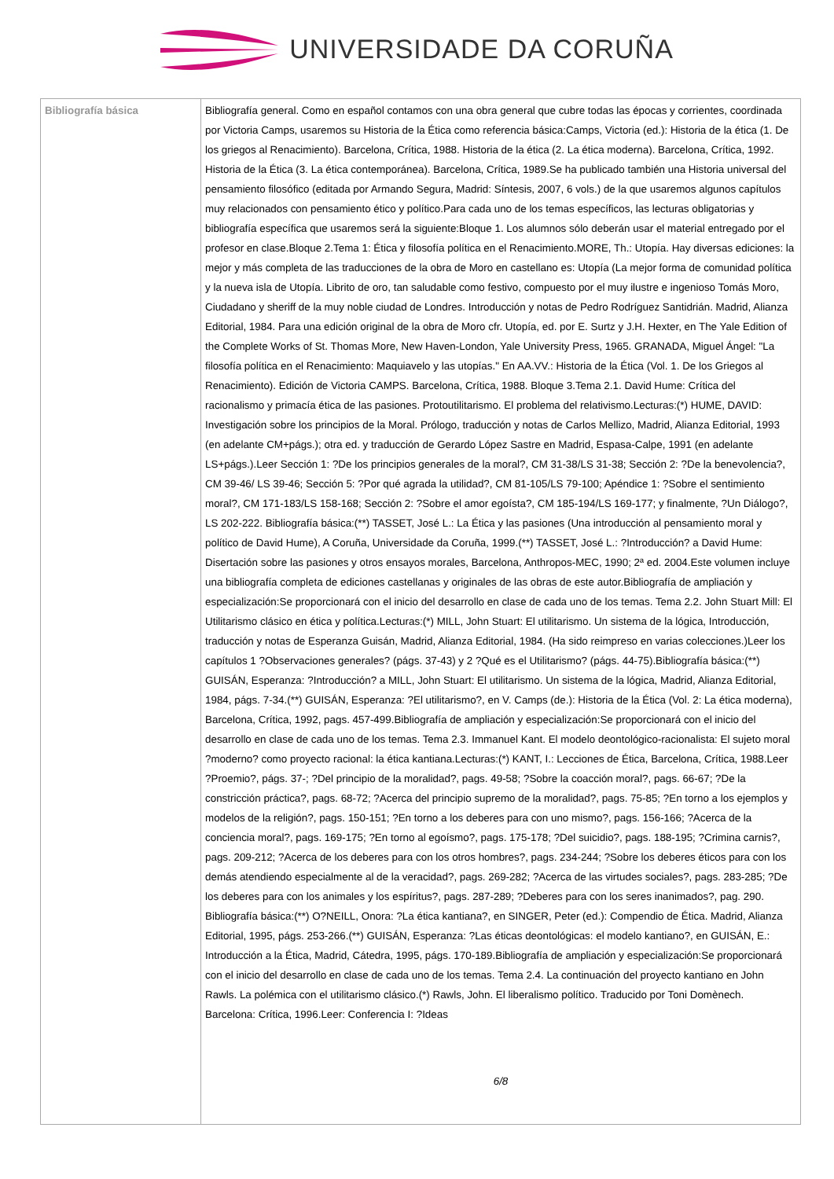UNIVERSIDADE DA CORUÑA
| Bibliografía básica | Bibliografía general. Como en español contamos con una obra general que cubre todas las épocas y corrientes, coordinada por Victoria Camps, usaremos su Historia de la Ética como referencia básica:Camps, Victoria (ed.): Historia de la ética (1. De los griegos al Renacimiento). Barcelona, Crítica, 1988. Historia de la ética (2. La ética moderna). Barcelona, Crítica, 1992. Historia de la Ética (3. La ética contemporánea). Barcelona, Crítica, 1989.Se ha publicado también una Historia universal del pensamiento filosófico (editada por Armando Segura, Madrid: Síntesis, 2007, 6 vols.) de la que usaremos algunos capítulos muy relacionados con pensamiento ético y político.Para cada uno de los temas específicos, las lecturas obligatorias y bibliografía específica que usaremos será la siguiente:Bloque 1. Los alumnos sólo deberán usar el material entregado por el profesor en clase.Bloque 2.Tema 1: Ética y filosofía política en el Renacimiento.MORE, Th.: Utopía. Hay diversas ediciones: la mejor y más completa de las traducciones de la obra de Moro en castellano es: Utopía (La mejor forma de comunidad política y la nueva isla de Utopía. Librito de oro, tan saludable como festivo, compuesto por el muy ilustre e ingenioso Tomás Moro, Ciudadano y sheriff de la muy noble ciudad de Londres. Introducción y notas de Pedro Rodríguez Santidrián. Madrid, Alianza Editorial, 1984. Para una edición original de la obra de Moro cfr. Utopía, ed. por E. Surtz y J.H. Hexter, en The Yale Edition of the Complete Works of St. Thomas More, New Haven-London, Yale University Press, 1965. GRANADA, Miguel Ángel: "La filosofía política en el Renacimiento: Maquiavelo y las utopías." En AA.VV.: Historia de la Ética (Vol. 1. De los Griegos al Renacimiento). Edición de Victoria CAMPS. Barcelona, Crítica, 1988. Bloque 3.Tema 2.1. David Hume: Crítica del racionalismo y primacía ética de las pasiones. Protoutilitarismo. El problema del relativismo.Lecturas:(*) HUME, DAVID: Investigación sobre los principios de la Moral. Prólogo, traducción y notas de Carlos Mellizo, Madrid, Alianza Editorial, 1993 (en adelante CM+págs.); otra ed. y traducción de Gerardo López Sastre en Madrid, Espasa-Calpe, 1991 (en adelante LS+págs.).Leer Sección 1: ?De los principios generales de la moral?, CM 31-38/LS 31-38; Sección 2: ?De la benevolencia?, CM 39-46/ LS 39-46; Sección 5: ?Por qué agrada la utilidad?, CM 81-105/LS 79-100; Apéndice 1: ?Sobre el sentimiento moral?, CM 171-183/LS 158-168; Sección 2: ?Sobre el amor egoísta?, CM 185-194/LS 169-177; y finalmente, ?Un Diálogo?, LS 202-222. Bibliografía básica:(**) TASSET, José L.: La Ética y las pasiones (Una introducción al pensamiento moral y político de David Hume), A Coruña, Universidade da Coruña, 1999.(**) TASSET, José L.: ?Introducción? a David Hume: Disertación sobre las pasiones y otros ensayos morales, Barcelona, Anthropos-MEC, 1990; 2ª ed. 2004.Este volumen incluye una bibliografía completa de ediciones castellanas y originales de las obras de este autor.Bibliografía de ampliación y especialización:Se proporcionará con el inicio del desarrollo en clase de cada uno de los temas. Tema 2.2. John Stuart Mill: El Utilitarismo clásico en ética y política.Lecturas:(*) MILL, John Stuart: El utilitarismo. Un sistema de la lógica, Introducción, traducción y notas de Esperanza Guisán, Madrid, Alianza Editorial, 1984. (Ha sido reimpreso en varias colecciones.)Leer los capítulos 1 ?Observaciones generales? (págs. 37-43) y 2 ?Qué es el Utilitarismo? (págs. 44-75).Bibliografía básica:(**) GUISÁN, Esperanza: ?Introducción? a MILL, John Stuart: El utilitarismo. Un sistema de la lógica, Madrid, Alianza Editorial, 1984, págs. 7-34.(**) GUISÁN, Esperanza: ?El utilitarismo?, en V. Camps (de.): Historia de la Ética (Vol. 2: La ética moderna), Barcelona, Crítica, 1992, pags. 457-499.Bibliografía de ampliación y especialización:Se proporcionará con el inicio del desarrollo en clase de cada uno de los temas. Tema 2.3. Immanuel Kant. El modelo deontológico-racionalista: El sujeto moral ?moderno? como proyecto racional: la ética kantiana.Lecturas:(*) KANT, I.: Lecciones de Ética, Barcelona, Crítica, 1988.Leer ?Proemio?, págs. 37-; ?Del principio de la moralidad?, pags. 49-58; ?Sobre la coacción moral?, pags. 66-67; ?De la constricción práctica?, pags. 68-72; ?Acerca del principio supremo de la moralidad?, pags. 75-85; ?En torno a los ejemplos y modelos de la religión?, pags. 150-151; ?En torno a los deberes para con uno mismo?, pags. 156-166; ?Acerca de la conciencia moral?, pags. 169-175; ?En torno al egoísmo?, pags. 175-178; ?Del suicidio?, pags. 188-195; ?Crimina carnis?, pags. 209-212; ?Acerca de los deberes para con los otros hombres?, pags. 234-244; ?Sobre los deberes éticos para con los demás atendiendo especialmente al de la veracidad?, pags. 269-282; ?Acerca de las virtudes sociales?, pags. 283-285; ?De los deberes para con los animales y los espíritus?, pags. 287-289; ?Deberes para con los seres inanimados?, pag. 290. Bibliografía básica:(**) O?NEILL, Onora: ?La ética kantiana?, en SINGER, Peter (ed.): Compendio de Ética. Madrid, Alianza Editorial, 1995, págs. 253-266.(**) GUISÁN, Esperanza: ?Las éticas deontológicas: el modelo kantiano?, en GUISÁN, E.: Introducción a la Ética, Madrid, Cátedra, 1995, págs. 170-189.Bibliografía de ampliación y especialización:Se proporcionará con el inicio del desarrollo en clase de cada uno de los temas. Tema 2.4. La continuación del proyecto kantiano en John Rawls. La polémica con el utilitarismo clásico.(*) Rawls, John. El liberalismo político. Traducido por Toni Domènech. Barcelona: Crítica, 1996.Leer: Conferencia I: ?Ideas 6/8 |